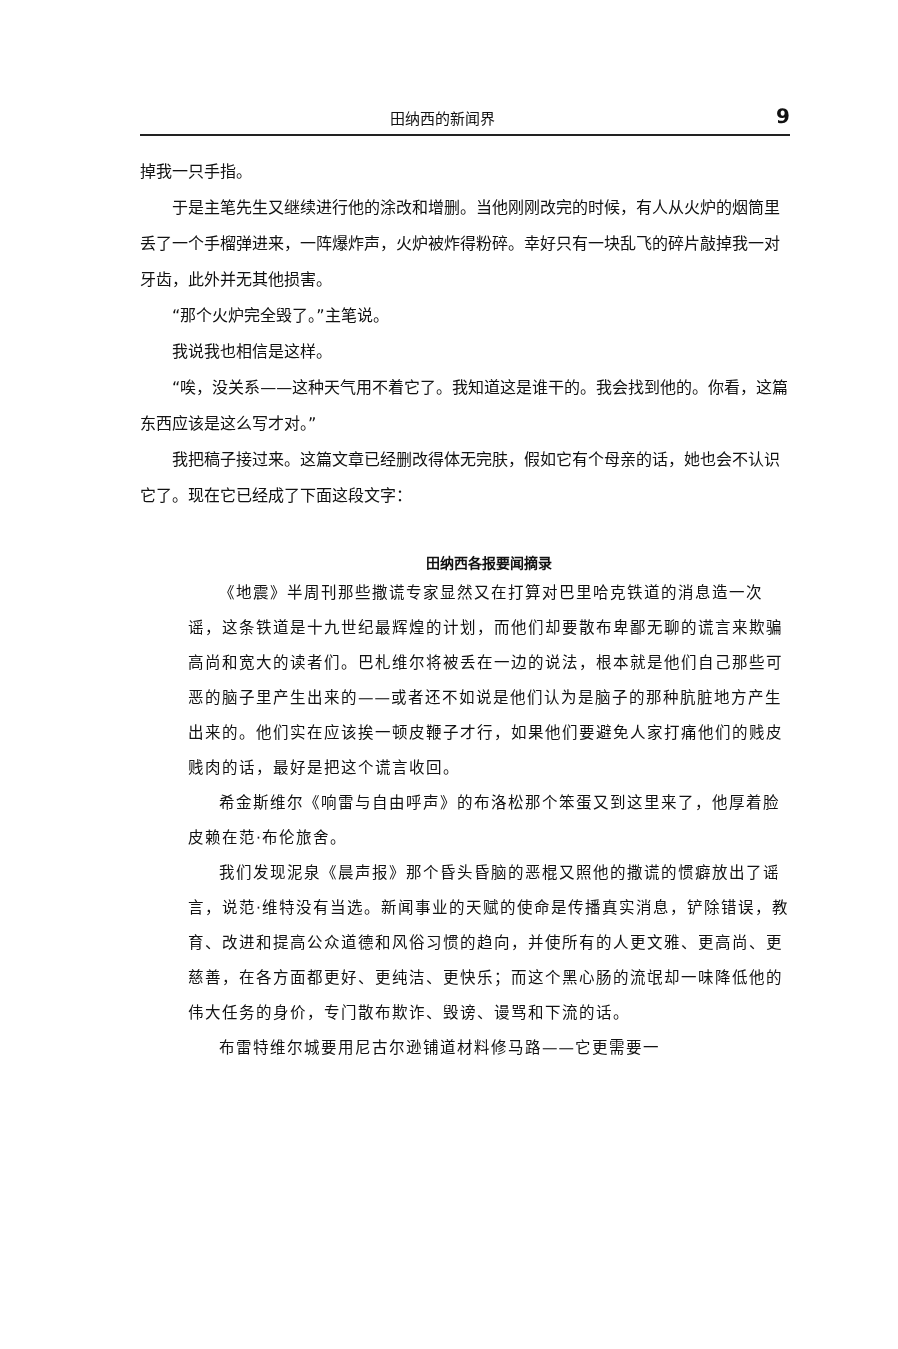田纳西的新闻界 9
掉我一只手指。
于是主笔先生又继续进行他的涂改和增删。当他刚刚改完的时候，有人从火炉的烟筒里丢了一个手榴弹进来，一阵爆炸声，火炉被炸得粉碎。幸好只有一块乱飞的碎片敲掉我一对牙齿，此外并无其他损害。
“那个火炉完全毁了。”主笔说。
我说我也相信是这样。
“唉，没关系——这种天气用不着它了。我知道这是谁干的。我会找到他的。你看，这篇东西应该是这么写才对。”
我把稿子接过来。这篇文章已经删改得体无完肤，假如它有个母亲的话，她也会不认识它了。现在它已经成了下面这段文字：
田纳西各报要闻摘录
《地震》半周刊那些撒谎专家显然又在打算对巴里哈克铁道的消息造一次谣，这条铁道是十九世纪最辉煌的计划，而他们却要散布卑鄙无聊的谎言来欺骗高尚和宽大的读者们。巴札维尔将被丢在一边的说法，根本就是他们自己那些可恶的脑子里产生出来的——或者还不如说是他们认为是脑子的那种肮脏地方产生出来的。他们实在应该挨一顿皮鞭子才行，如果他们要避免人家打痛他们的贱皮贱肉的话，最好是把这个谎言收回。
希金斯维尔《响雷与自由呼声》的布洛松那个笨蛋又到这里来了，他厚着脸皮赖在范·布伦旅舍。
我们发现泥泉《晨声报》那个昏头昏脑的恶棍又照他的撒谎的惯癖放出了谣言，说范·维特没有当选。新闻事业的天赋的使命是传播真实消息，铲除错误，教育、改进和提高公众道德和风俗习惯的趋向，并使所有的人更文雅、更高尚、更慈善，在各方面都更好、更纯洁、更快乐；而这个黑心肠的流氓却一味降低他的伟大任务的身价，专门散布欺诈、毁谤、谩骂和下流的话。
布雷特维尔城要用尼古尔逊铺道材料修马路——它更需要一